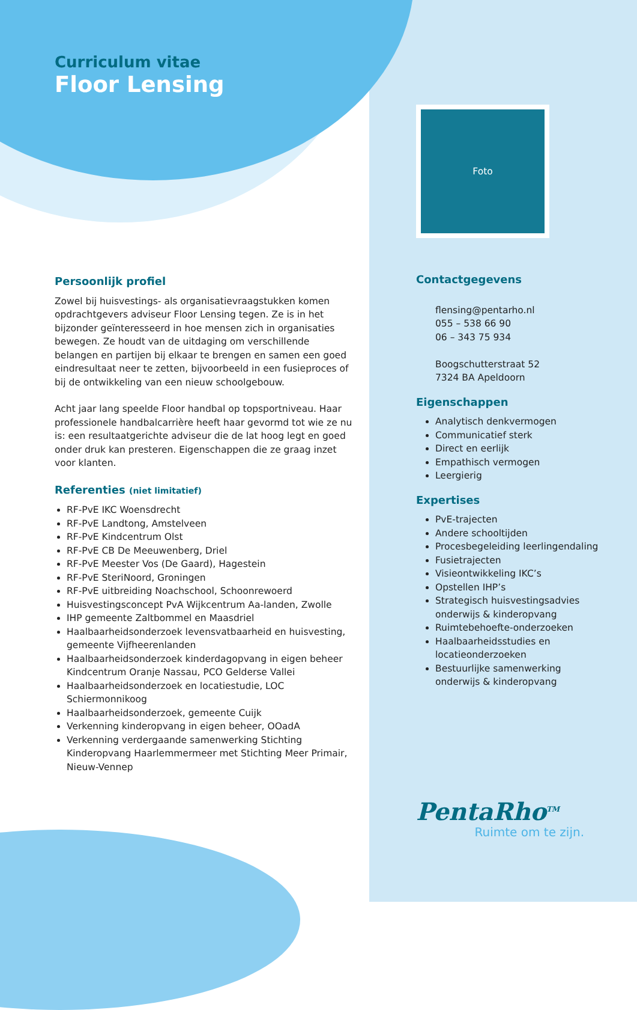Curriculum vitae
Floor Lensing
Persoonlijk profiel
Zowel bij huisvestings- als organisatievraagstukken komen opdrachtgevers adviseur Floor Lensing tegen. Ze is in het bijzonder geïnteresseerd in hoe mensen zich in organisaties bewegen. Ze houdt van de uitdaging om verschillende belangen en partijen bij elkaar te brengen en samen een goed eindresultaat neer te zetten, bijvoorbeeld in een fusieproces of bij de ontwikkeling van een nieuw schoolgebouw.
Acht jaar lang speelde Floor handbal op topsportniveau. Haar professionele handbalcarrière heeft haar gevormd tot wie ze nu is: een resultaatgerichte adviseur die de lat hoog legt en goed onder druk kan presteren. Eigenschappen die ze graag inzet voor klanten.
Referenties (niet limitatief)
RF-PvE IKC Woensdrecht
RF-PvE Landtong, Amstelveen
RF-PvE Kindcentrum Olst
RF-PvE CB De Meeuwenberg, Driel
RF-PvE Meester Vos (De Gaard), Hagestein
RF-PvE SteriNoord, Groningen
RF-PvE uitbreiding Noachschool, Schoonrewoerd
Huisvestingsconcept PvA Wijkcentrum Aa-landen, Zwolle
IHP gemeente Zaltbommel en Maasdriel
Haalbaarheidsonderzoek levensvatbaarheid en huisvesting, gemeente Vijfheerenlanden
Haalbaarheidsonderzoek kinderdagopvang in eigen beheer Kindcentrum Oranje Nassau, PCO Gelderse Vallei
Haalbaarheidsonderzoek en locatiestudie, LOC Schiermonnikoog
Haalbaarheidsonderzoek, gemeente Cuijk
Verkenning kinderopvang in eigen beheer, OOadA
Verkenning verdergaande samenwerking Stichting Kinderopvang Haarlemmermeer met Stichting Meer Primair, Nieuw-Vennep
Foto
Contactgegevens
flensing@pentarho.nl
055 – 538 66 90
06 – 343 75 934
Boogschutterstraat 52
7324 BA Apeldoorn
Eigenschappen
Analytisch denkvermogen
Communicatief sterk
Direct en eerlijk
Empathisch vermogen
Leergierig
Expertises
PvE-trajecten
Andere schooltijden
Procesbegeleiding leerlingendaling
Fusietrajecten
Visieontwikkeling IKC’s
Opstellen IHP’s
Strategisch huisvestingsadvies onderwijs & kinderopvang
Ruimtebehoefte-onderzoeken
Haalbaarheidsstudies en locatieonderzoeken
Bestuurlijke samenwerking onderwijs & kinderopvang
PentaRho<sup>TM</sup>
Ruimte om te zijn.